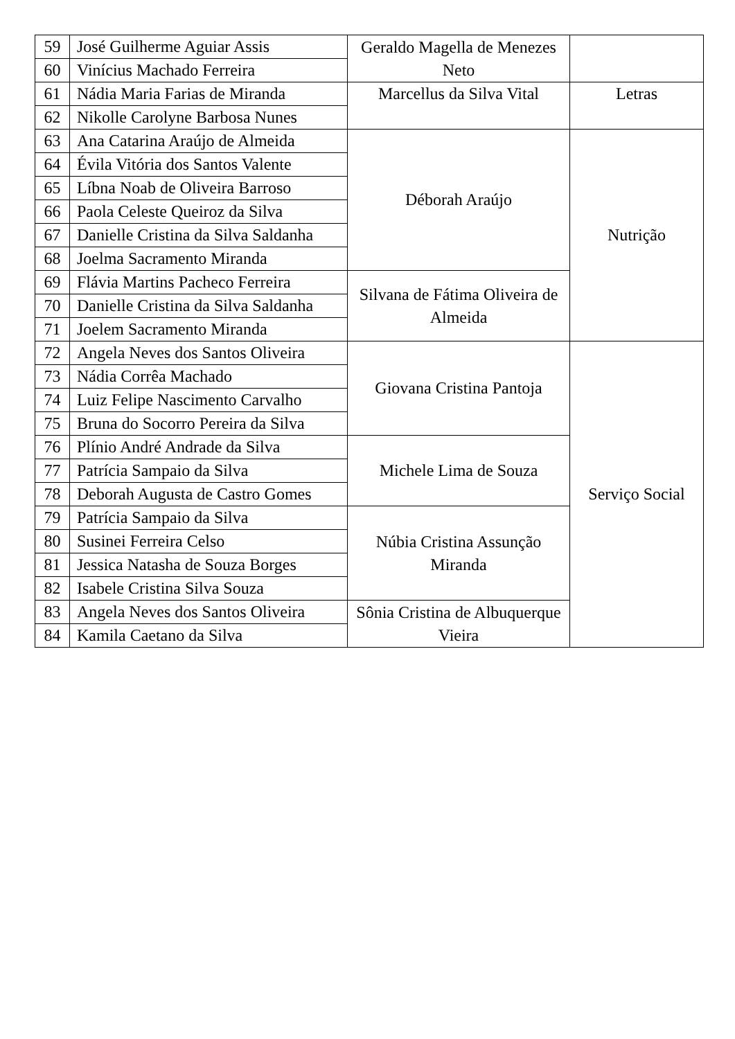| 59 | José Guilherme Aguiar Assis | Geraldo Magella de Menezes Neto | |
| 60 | Vinícius Machado Ferreira | | |
| 61 | Nádia Maria Farias de Miranda | Marcellus da Silva Vital | Letras |
| 62 | Nikolle Carolyne Barbosa Nunes | | |
| 63 | Ana Catarina Araújo de Almeida | Déborah Araújo | Nutrição |
| 64 | Évila Vitória dos Santos Valente | | |
| 65 | Líbna Noab de Oliveira Barroso | | |
| 66 | Paola Celeste Queiroz da Silva | | |
| 67 | Danielle Cristina da Silva Saldanha | | |
| 68 | Joelma Sacramento Miranda | | |
| 69 | Flávia Martins Pacheco Ferreira | Silvana de Fátima Oliveira de Almeida | |
| 70 | Danielle Cristina da Silva Saldanha | | |
| 71 | Joelem Sacramento Miranda | | |
| 72 | Angela Neves dos Santos Oliveira | Giovana Cristina Pantoja | Serviço Social |
| 73 | Nádia Corrêa Machado | | |
| 74 | Luiz Felipe Nascimento Carvalho | | |
| 75 | Bruna do Socorro Pereira da Silva | | |
| 76 | Plínio André Andrade da Silva | Michele Lima de Souza | |
| 77 | Patrícia Sampaio da Silva | | |
| 78 | Deborah Augusta de Castro Gomes | | |
| 79 | Patrícia Sampaio da Silva | Núbia Cristina Assunção Miranda | |
| 80 | Susinei Ferreira Celso | | |
| 81 | Jessica Natasha de Souza Borges | | |
| 82 | Isabele Cristina Silva Souza | | |
| 83 | Angela Neves dos Santos Oliveira | Sônia Cristina de Albuquerque Vieira | |
| 84 | Kamila Caetano da Silva | | |